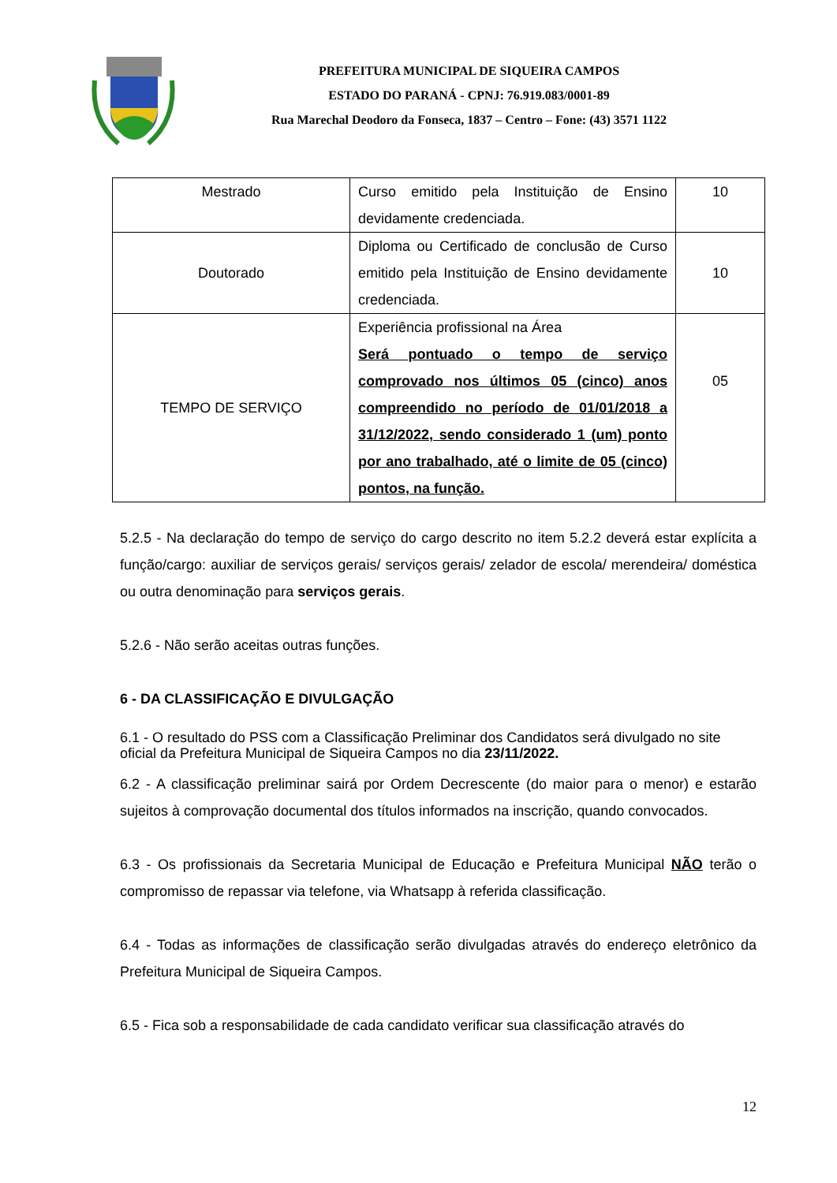PREFEITURA MUNICIPAL DE SIQUEIRA CAMPOS
ESTADO DO PARANÁ - CPNJ: 76.919.083/0001-89
Rua Marechal Deodoro da Fonseca, 1837 – Centro – Fone: (43) 3571 1122
| Mestrado | Curso emitido pela Instituição de Ensino devidamente credenciada. | 10 |
| Doutorado | Diploma ou Certificado de conclusão de Curso emitido pela Instituição de Ensino devidamente credenciada. | 10 |
| TEMPO DE SERVIÇO | Experiência profissional na Área Será pontuado o tempo de serviço comprovado nos últimos 05 (cinco) anos compreendido no período de 01/01/2018 a 31/12/2022, sendo considerado 1 (um) ponto por ano trabalhado, até o limite de 05 (cinco) pontos, na função. | 05 |
5.2.5 - Na declaração do tempo de serviço do cargo descrito no item 5.2.2 deverá estar explícita a função/cargo: auxiliar de serviços gerais/ serviços gerais/ zelador de escola/ merendeira/ doméstica ou outra denominação para serviços gerais.
5.2.6 - Não serão aceitas outras funções.
6 - DA CLASSIFICAÇÃO E DIVULGAÇÃO
6.1 - O resultado do PSS com a Classificação Preliminar dos Candidatos será divulgado no site oficial da Prefeitura Municipal de Siqueira Campos no dia 23/11/2022.
6.2 - A classificação preliminar sairá por Ordem Decrescente (do maior para o menor) e estarão sujeitos à comprovação documental dos títulos informados na inscrição, quando convocados.
6.3 - Os profissionais da Secretaria Municipal de Educação e Prefeitura Municipal NÃO terão o compromisso de repassar via telefone, via Whatsapp à referida classificação.
6.4 - Todas as informações de classificação serão divulgadas através do endereço eletrônico da Prefeitura Municipal de Siqueira Campos.
6.5 - Fica sob a responsabilidade de cada candidato verificar sua classificação através do
12